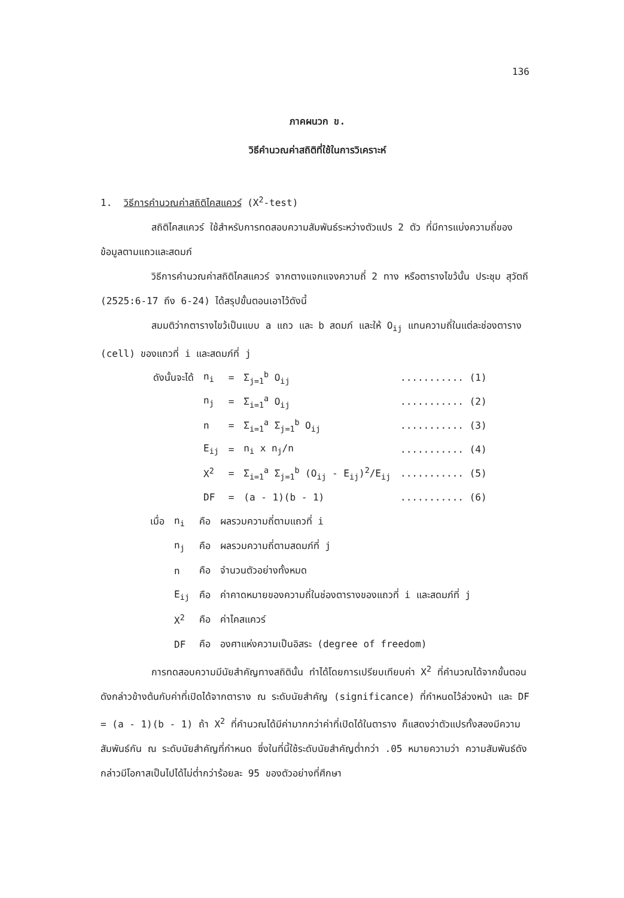136
ภาคผนวก ข.
วิธีคำนวณค่าสถิติที่ใช้ในการวิเคราะห์
1. วิธีการคำนวณค่าสถิติไคสแควร์ (X<sup>2</sup>-test)
สถิติไคสแควร์ ใช้สำหรับการทดสอบความสัมพันธ์ระหว่างตัวแปร 2 ตัว ที่มีการแบ่งความถี่ของข้อมูลตามแถวและสดมภ์
วิธีการคำนวณค่าสถิติไคสแควร์ จากตางแจกแจงความถี่ 2 ทาง หรือตารางไขว้นั้น ประชุม สุวัตถี (2525:6-17 ถึง 6-24) ได้สรุปขั้นตอนเอาไว้ดังนี้
สมมติว่ากตารางไขว้เป็นแบบ a แถว และ b สดมภ์ และให้ O<sub>ij</sub> แทนความถี่ในแต่ละช่องตาราง (cell) ของแถวที่ i และสดมภ์ที่ j
| ดังนั้นจะได้ | n<sub>i</sub> | = | Σ<sub>j=1</sub><sup>b</sup> O<sub>ij</sub> | ........... (1) |
| | n<sub>j</sub> | = | Σ<sub>i=1</sub><sup>a</sup> O<sub>ij</sub> | ........... (2) |
| | n | = | Σ<sub>i=1</sub><sup>a</sup> Σ<sub>j=1</sub><sup>b</sup> O<sub>ij</sub> | ........... (3) |
| | E<sub>ij</sub> | = | n<sub>i</sub> x n<sub>j</sub>/n | ........... (4) |
| | X<sup>2</sup> | = | Σ<sub>i=1</sub><sup>a</sup> Σ<sub>j=1</sub><sup>b</sup> (O<sub>ij</sub> - E<sub>ij</sub>)<sup>2</sup>/E<sub>ij</sub> | ........... (5) |
| | DF | = | (a - 1)(b - 1) | ........... (6) |
| เมื่อ | n<sub>i</sub> | คือ | ผลรวมความถี่ตามแถวที่ i |
| | n<sub>j</sub> | คือ | ผลรวมความถี่ตามสดมภ์ที่ j |
| | n | คือ | จำนวนตัวอย่างทั้งหมด |
| | E<sub>ij</sub> | คือ | ค่าคาดหมายของความถี่ในช่องตารางของแถวที่ i และสดมภ์ที่ j |
| | X<sup>2</sup> | คือ | ค่าไคสแควร์ |
| | DF | คือ | องศาแห่งความเป็นอิสระ (degree of freedom) |
การทดสอบความมีนัยสำคัญทางสถิตินั้น ทำได้โดยการเปรียบเทียบค่า X<sup>2</sup> ที่คำนวณได้จากขั้นตอนดังกล่าวข้างต้นกับค่าที่เปิดได้จากตาราง ณ ระดับนัยสำคัญ (significance) ที่กำหนดไว้ล่วงหน้า และ DF = (a - 1)(b - 1) ถ้า X<sup>2</sup> ที่คำนวณได้มีค่ามากกว่าค่าที่เปิดได้ในตาราง ก็แสดงว่าตัวแปรทั้งสองมีความสัมพันธ์กัน ณ ระดับนัยสำคัญที่กำหนด ซึ่งในที่นี้ใช้ระดับนัยสำคัญต่ำกว่า .05 หมายความว่า ความสัมพันธ์ดังกล่าวมีโอกาสเป็นไปได้ไม่ต่ำกว่าร้อยละ 95 ของตัวอย่างที่ศึกษา